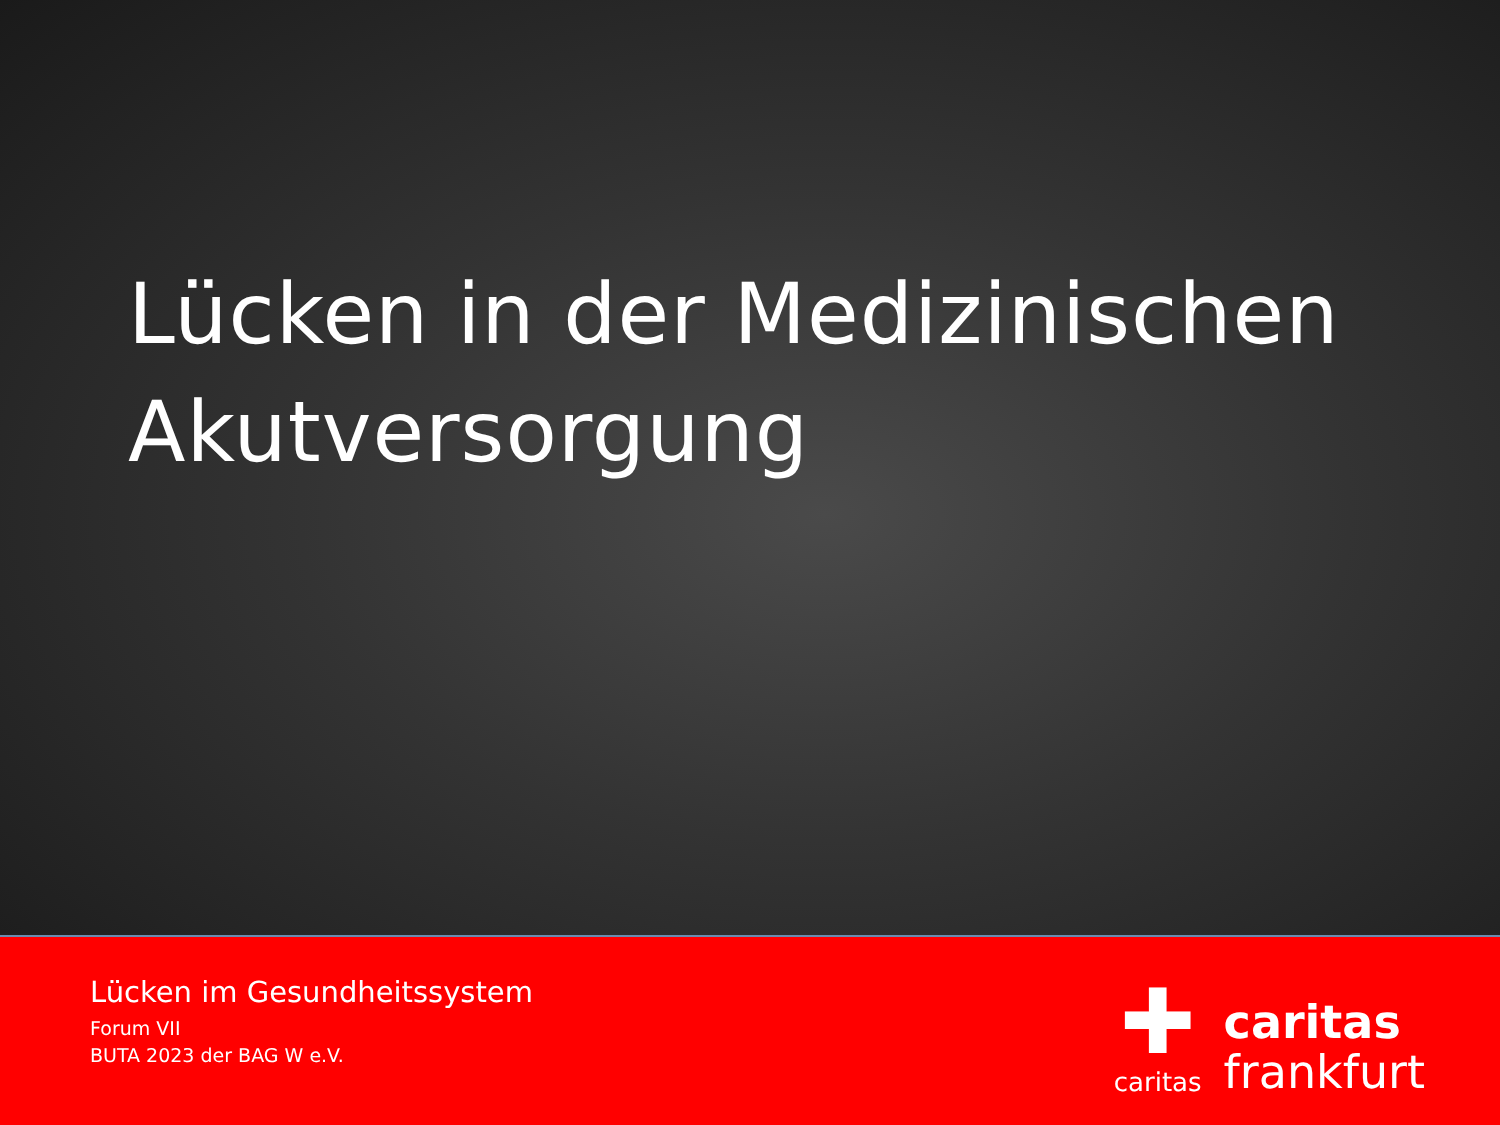Lücken in der Medizinischen
Akutversorgung
Lücken im Gesundheitssystem
Forum VII
BUTA 2023 der BAG W e.V.
✚
caritas
caritas
frankfurt